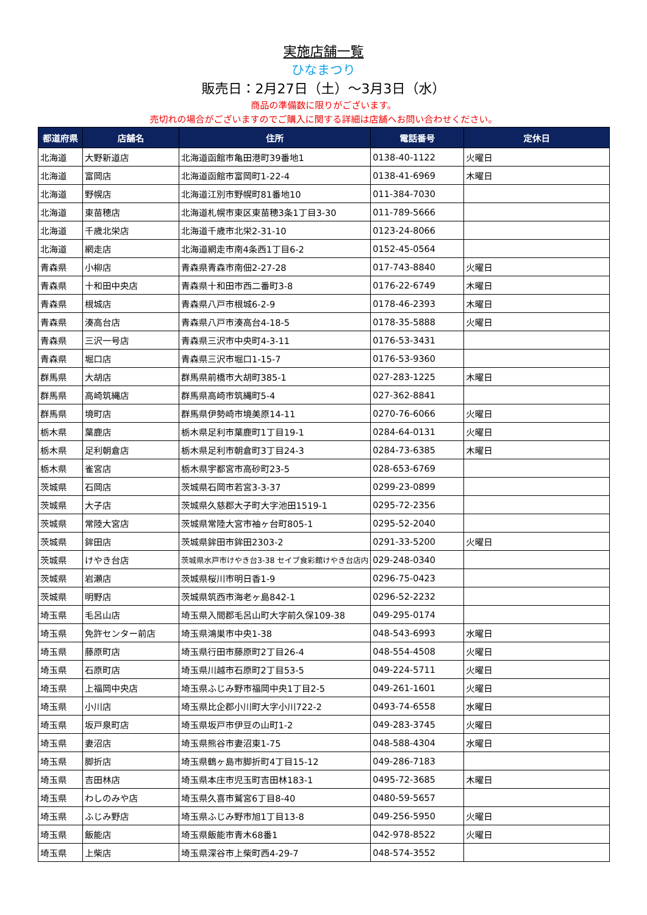実施店舗一覧
ひなまつり
販売日：2月27日（土）～3月3日（水）
商品の準備数に限りがございます。
売切れの場合がございますのでご購入に関する詳細は店舗へお問い合わせください。
| 都道府県 | 店舗名 | 住所 | 電話番号 | 定休日 |
| --- | --- | --- | --- | --- |
| 北海道 | 大野新道店 | 北海道函館市亀田港町39番地1 | 0138-40-1122 | 火曜日 |
| 北海道 | 富岡店 | 北海道函館市富岡町1-22-4 | 0138-41-6969 | 木曜日 |
| 北海道 | 野幌店 | 北海道江別市野幌町81番地10 | 011-384-7030 | |
| 北海道 | 東苗穂店 | 北海道札幌市東区東苗穂3条1丁目3-30 | 011-789-5666 | |
| 北海道 | 千歳北栄店 | 北海道千歳市北栄2-31-10 | 0123-24-8066 | |
| 北海道 | 網走店 | 北海道網走市南4条西1丁目6-2 | 0152-45-0564 | |
| 青森県 | 小柳店 | 青森県青森市南佃2-27-28 | 017-743-8840 | 火曜日 |
| 青森県 | 十和田中央店 | 青森県十和田市西二番町3-8 | 0176-22-6749 | 木曜日 |
| 青森県 | 根城店 | 青森県八戸市根城6-2-9 | 0178-46-2393 | 木曜日 |
| 青森県 | 湊高台店 | 青森県八戸市湊高台4-18-5 | 0178-35-5888 | 火曜日 |
| 青森県 | 三沢一号店 | 青森県三沢市中央町4-3-11 | 0176-53-3431 | |
| 青森県 | 堀口店 | 青森県三沢市堀口1-15-7 | 0176-53-9360 | |
| 群馬県 | 大胡店 | 群馬県前橋市大胡町385-1 | 027-283-1225 | 木曜日 |
| 群馬県 | 高崎筑縄店 | 群馬県高崎市筑縄町5-4 | 027-362-8841 | |
| 群馬県 | 境町店 | 群馬県伊勢崎市境美原14-11 | 0270-76-6066 | 火曜日 |
| 栃木県 | 葉鹿店 | 栃木県足利市葉鹿町1丁目19-1 | 0284-64-0131 | 火曜日 |
| 栃木県 | 足利朝倉店 | 栃木県足利市朝倉町3丁目24-3 | 0284-73-6385 | 木曜日 |
| 栃木県 | 雀宮店 | 栃木県宇都宮市高砂町23-5 | 028-653-6769 | |
| 茨城県 | 石岡店 | 茨城県石岡市若宮3-3-37 | 0299-23-0899 | |
| 茨城県 | 大子店 | 茨城県久慈郡大子町大字池田1519-1 | 0295-72-2356 | |
| 茨城県 | 常陸大宮店 | 茨城県常陸大宮市袖ヶ台町805-1 | 0295-52-2040 | |
| 茨城県 | 鉾田店 | 茨城県鉾田市鉾田2303-2 | 0291-33-5200 | 火曜日 |
| 茨城県 | けやき台店 | 茨城県水戸市けやき台3-38 セイブ食彩館けやき台店内 | 029-248-0340 | |
| 茨城県 | 岩瀬店 | 茨城県桜川市明日香1-9 | 0296-75-0423 | |
| 茨城県 | 明野店 | 茨城県筑西市海老ヶ島842-1 | 0296-52-2232 | |
| 埼玉県 | 毛呂山店 | 埼玉県入間郡毛呂山町大字前久保109-38 | 049-295-0174 | |
| 埼玉県 | 免許センター前店 | 埼玉県鴻巣市中央1-38 | 048-543-6993 | 水曜日 |
| 埼玉県 | 藤原町店 | 埼玉県行田市藤原町2丁目26-4 | 048-554-4508 | 火曜日 |
| 埼玉県 | 石原町店 | 埼玉県川越市石原町2丁目53-5 | 049-224-5711 | 火曜日 |
| 埼玉県 | 上福岡中央店 | 埼玉県ふじみ野市福岡中央1丁目2-5 | 049-261-1601 | 火曜日 |
| 埼玉県 | 小川店 | 埼玉県比企郡小川町大字小川722-2 | 0493-74-6558 | 水曜日 |
| 埼玉県 | 坂戸泉町店 | 埼玉県坂戸市伊豆の山町1-2 | 049-283-3745 | 火曜日 |
| 埼玉県 | 妻沼店 | 埼玉県熊谷市妻沼東1-75 | 048-588-4304 | 水曜日 |
| 埼玉県 | 脚折店 | 埼玉県鶴ヶ島市脚折町4丁目15-12 | 049-286-7183 | |
| 埼玉県 | 吉田林店 | 埼玉県本庄市児玉町吉田林183-1 | 0495-72-3685 | 木曜日 |
| 埼玉県 | わしのみや店 | 埼玉県久喜市鷲宮6丁目8-40 | 0480-59-5657 | |
| 埼玉県 | ふじみ野店 | 埼玉県ふじみ野市旭1丁目13-8 | 049-256-5950 | 火曜日 |
| 埼玉県 | 飯能店 | 埼玉県飯能市青木68番1 | 042-978-8522 | 火曜日 |
| 埼玉県 | 上柴店 | 埼玉県深谷市上柴町西4-29-7 | 048-574-3552 | |